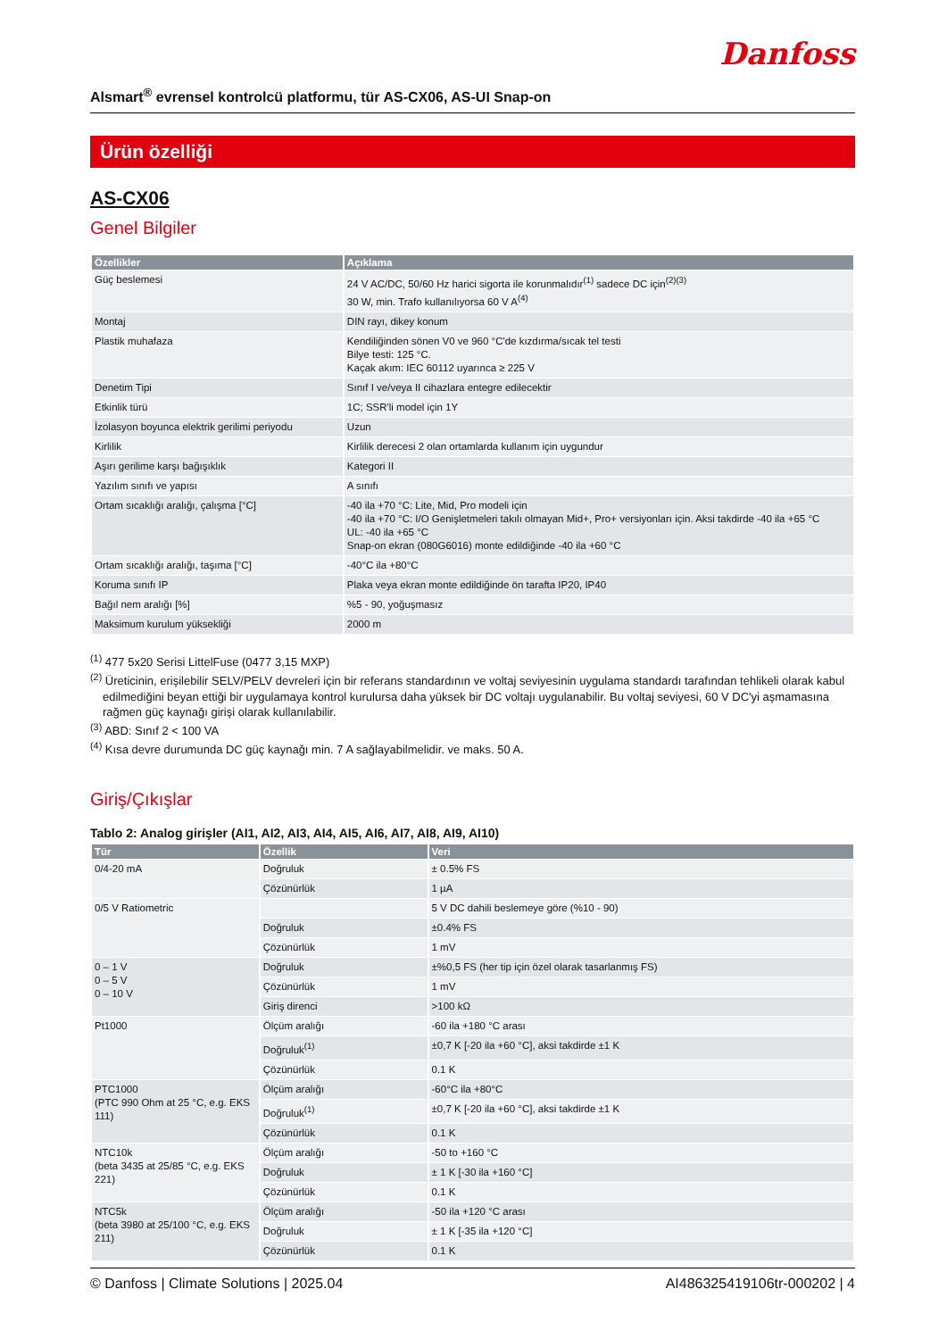Danfoss
Alsmart<sup>®</sup> evrensel kontrolcü platformu, tür AS-CX06, AS-UI Snap-on
Ürün özelliği
AS-CX06
Genel Bilgiler
| Özellikler | Açıklama |
| --- | --- |
| Güç beslemesi | 24 V AC/DC, 50/60 Hz harici sigorta ile korunmalıdır<sup>(1)</sup> sadece DC için<sup>(2)(3)</sup> 30 W, min. Trafo kullanılıyorsa 60 V A<sup>(4)</sup> |
| Montaj | DIN rayı, dikey konum |
| Plastik muhafaza | Kendiliğinden sönen V0 ve 960 °C'de kızdırma/sıcak tel testi Bilye testi: 125 °C. Kaçak akım: IEC 60112 uyarınca ≥ 225 V |
| Denetim Tipi | Sınıf I ve/veya II cihazlara entegre edilecektir |
| Etkinlik türü | 1C; SSR'li model için 1Y |
| İzolasyon boyunca elektrik gerilimi periyodu | Uzun |
| Kirlilik | Kirlilik derecesi 2 olan ortamlarda kullanım için uygundur |
| Aşırı gerilime karşı bağışıklık | Kategori II |
| Yazılım sınıfı ve yapısı | A sınıfı |
| Ortam sıcaklığı aralığı, çalışma [°C] | -40 ila +70 °C: Lite, Mid, Pro modeli için -40 ila +70 °C: I/O Genişletmeleri takılı olmayan Mid+, Pro+ versiyonları için. Aksi takdirde -40 ila +65 °C UL: -40 ila +65 °C Snap-on ekran (080G6016) monte edildiğinde -40 ila +60 °C |
| Ortam sıcaklığı aralığı, taşıma [°C] | -40°C ila +80°C |
| Koruma sınıfı IP | Plaka veya ekran monte edildiğinde ön tarafta IP20, IP40 |
| Bağıl nem aralığı [%] | %5 - 90, yoğuşmasız |
| Maksimum kurulum yüksekliği | 2000 m |
<sup>(1)</sup> 477 5x20 Serisi LittelFuse (0477 3,15 MXP)
<sup>(2)</sup> Üreticinin, erişilebilir SELV/PELV devreleri için bir referans standardının ve voltaj seviyesinin uygulama standardı tarafından tehlikeli olarak kabul edilmediğini beyan ettiği bir uygulamaya kontrol kurulursa daha yüksek bir DC voltajı uygulanabilir. Bu voltaj seviyesi, 60 V DC'yi aşmamasına rağmen güç kaynağı girişi olarak kullanılabilir.
<sup>(3)</sup> ABD: Sınıf 2 < 100 VA
<sup>(4)</sup> Kısa devre durumunda DC güç kaynağı min. 7 A sağlayabilmelidir. ve maks. 50 A.
Giriş/Çıkışlar
Tablo 2: Analog girişler (AI1, AI2, AI3, AI4, AI5, AI6, AI7, AI8, AI9, AI10)
| Tür | Özellik | Veri |
| --- | --- | --- |
| 0/4-20 mA | Doğruluk | ± 0.5% FS |
| | Çözünürlük | 1 µA |
| 0/5 V Ratiometric | | 5 V DC dahili beslemeye göre (%10 - 90) |
| | Doğruluk | ±0.4% FS |
| | Çözünürlük | 1 mV |
| 0 – 1 V 0 – 5 V 0 – 10 V | Doğruluk | ±%0,5 FS (her tip için özel olarak tasarlanmış FS) |
| | Çözünürlük | 1 mV |
| | Giriş direnci | >100 kΩ |
| Pt1000 | Ölçüm aralığı | -60 ila +180 °C arası |
| | Doğruluk<sup>(1)</sup> | ±0,7 K [-20 ila +60 °C], aksi takdirde ±1 K |
| | Çözünürlük | 0.1 K |
| PTC1000 (PTC 990 Ohm at 25 °C, e.g. EKS 111) | Ölçüm aralığı | -60°C ila +80°C |
| | Doğruluk<sup>(1)</sup> | ±0,7 K [-20 ila +60 °C], aksi takdirde ±1 K |
| | Çözünürlük | 0.1 K |
| NTC10k (beta 3435 at 25/85 °C, e.g. EKS 221) | Ölçüm aralığı | -50 to +160 °C |
| | Doğruluk | ± 1 K [-30 ila +160 °C] |
| | Çözünürlük | 0.1 K |
| NTC5k (beta 3980 at 25/100 °C, e.g. EKS 211) | Ölçüm aralığı | -50 ila +120 °C arası |
| | Doğruluk | ± 1 K [-35 ila +120 °C] |
| | Çözünürlük | 0.1 K |
© Danfoss | Climate Solutions | 2025.04 AI486325419106tr-000202 | 4